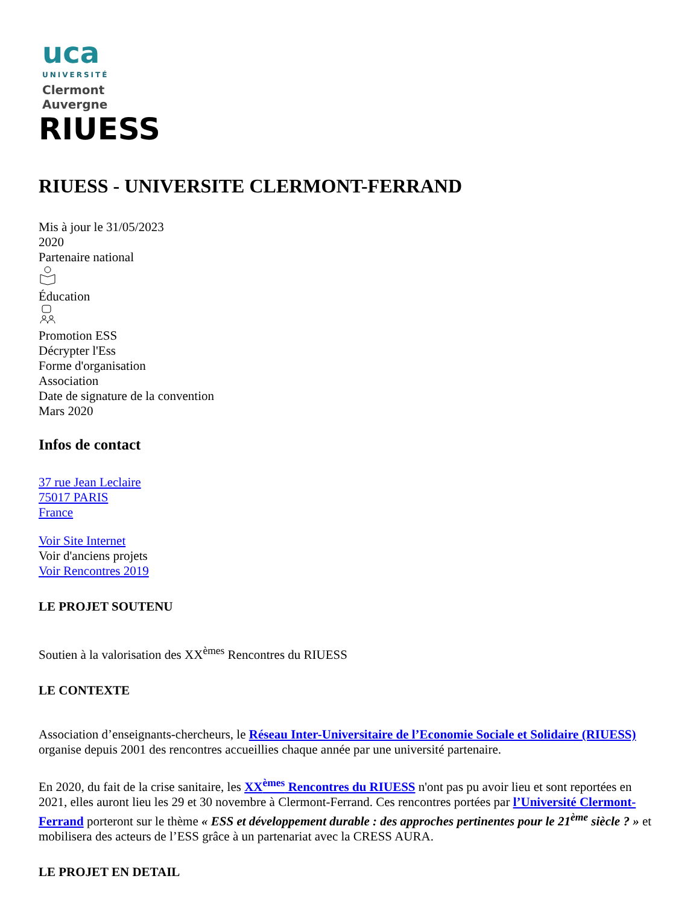uca
UNIVERSITÉ
Clermont
Auvergne
RIUESS
RIUESS - UNIVERSITE CLERMONT-FERRAND
Mis à jour le 31/05/2023
2020
Partenaire national
Éducation
Promotion ESS
Décrypter l'Ess
Forme d'organisation
Association
Date de signature de la convention
Mars 2020
Infos de contact
37 rue Jean Leclaire
75017 PARIS
France
Voir Site Internet
Voir d'anciens projets
Voir Rencontres 2019
LE PROJET SOUTENU
Soutien à la valorisation des XX<sup>èmes</sup> Rencontres du RIUESS
LE CONTEXTE
Association d’enseignants-chercheurs, le Réseau Inter-Universitaire de l’Economie Sociale et Solidaire (RIUESS) organise depuis 2001 des rencontres accueillies chaque année par une université partenaire.
En 2020, du fait de la crise sanitaire, les XX<sup>èmes</sup> Rencontres du RIUESS n'ont pas pu avoir lieu et sont reportées en 2021, elles auront lieu les 29 et 30 novembre à Clermont-Ferrand. Ces rencontres portées par l’Université Clermont-Ferrand porteront sur le thème « ESS et développement durable : des approches pertinentes pour le 21<sup>ème</sup> siècle ? » et mobilisera des acteurs de l’ESS grâce à un partenariat avec la CRESS AURA.
LE PROJET EN DETAIL